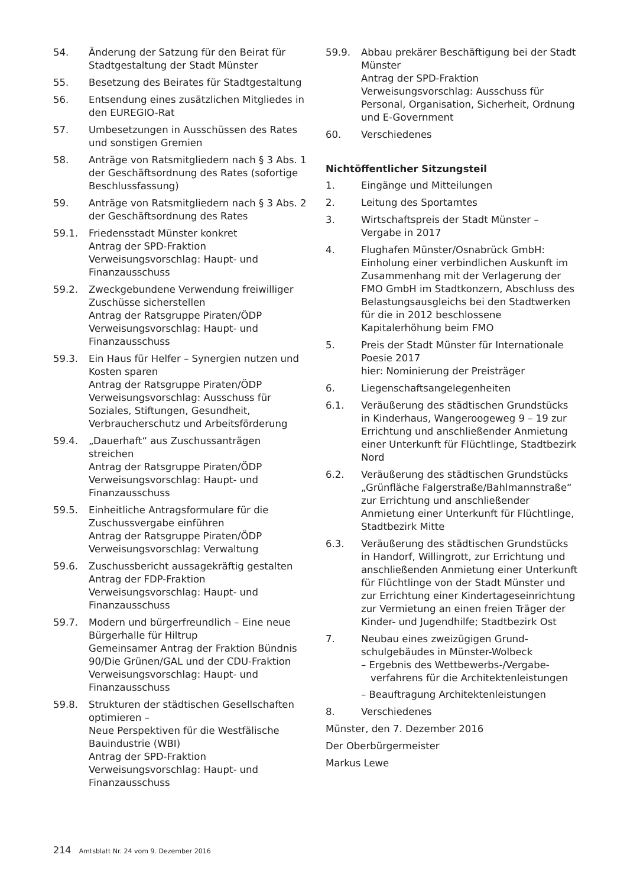54. Änderung der Satzung für den Beirat für Stadtgestaltung der Stadt Münster
55. Besetzung des Beirates für Stadtge­staltung
56. Entsendung eines zusätzlichen Mitgliedes in den EUREGIO-Rat
57. Umbesetzungen in Ausschüssen des Rates und sonstigen Gremien
58. Anträge von Ratsmitgliedern nach § 3 Abs. 1 der Geschäftsordnung des Rates (sofortige Beschlussfassung)
59. Anträge von Ratsmitgliedern nach § 3 Abs. 2 der Geschäftsordnung des Rates
59.1. Friedensstadt Münster konkret
Antrag der SPD-Fraktion
Verweisungsvorschlag: Haupt- und Finanzausschuss
59.2. Zweckgebundene Verwendung freiwilliger Zuschüsse sicherstellen
Antrag der Ratsgruppe Piraten/ÖDP
Verweisungsvorschlag: Haupt- und Finanzausschuss
59.3. Ein Haus für Helfer – Synergien nutzen und Kosten sparen
Antrag der Ratsgruppe Piraten/ÖDP
Verweisungsvorschlag: Ausschuss für Soziales, Stiftungen, Gesundheit, Verbraucherschutz und Arbeitsförderung
59.4. „Dauerhaft“ aus Zuschussanträgen streichen
Antrag der Ratsgruppe Piraten/ÖDP
Verweisungsvorschlag: Haupt- und Finanzausschuss
59.5. Einheitliche Antragsformulare für die Zuschussvergabe einführen
Antrag der Ratsgruppe Piraten/ÖDP
Verweisungsvorschlag: Verwaltung
59.6. Zuschussbericht aussagekräftig gestalten
Antrag der FDP-Fraktion
Verweisungsvorschlag: Haupt- und Finanzausschuss
59.7. Modern und bürgerfreundlich – Eine neue Bürgerhalle für Hiltrup
Gemeinsamer Antrag der Fraktion Bündnis 90/Die Grünen/GAL und der CDU-Fraktion
Verweisungsvorschlag: Haupt- und Finanzausschuss
59.8. Strukturen der städtischen Gesellschaften optimieren –
Neue Perspektiven für die Westfälische Bauindustrie (WBI)
Antrag der SPD-Fraktion
Verweisungsvorschlag: Haupt- und Finanzausschuss
59.9. Abbau prekärer Beschäftigung bei der Stadt Münster
Antrag der SPD-Fraktion
Verweisungsvorschlag: Ausschuss für Personal, Organisation, Sicherheit, Ordnung und E-Government
60. Verschiedenes
Nichtöffentlicher Sitzungsteil
1. Eingänge und Mitteilungen
2. Leitung des Sportamtes
3. Wirtschaftspreis der Stadt Münster – Vergabe in 2017
4. Flughafen Münster/Osnabrück GmbH: Einholung einer verbindlichen Auskunft im Zusammenhang mit der Verlage­rung der FMO GmbH im Stadtkonzern, Abschluss des Belastungsausgleichs bei den Stadtwerken für die in 2012 beschlos­sene Kapitalerhöhung beim FMO
5. Preis der Stadt Münster für Internationale Poesie 2017
hier: Nominierung der Preisträger
6. Liegenschaftsangelegenheiten
6.1. Veräußerung des städtischen Grund­stücks in Kinderhaus, Wangerooge­weg 9 – 19 zur Errichtung und anschlie­ßender Anmietung einer Unterkunft für Flüchtlinge, Stadtbezirk Nord
6.2. Veräußerung des städtischen Grund­stücks „Grünfläche Falgerstraße/Bahl­mannstraße“ zur Errichtung und anschlie­ßender Anmietung einer Unterkunft für Flüchtlinge, Stadtbezirk Mitte
6.3. Veräußerung des städtischen Grund­stücks in Handorf, Willingrott, zur Er­richtung und anschließenden Anmietung einer Unterkunft für Flüchtlinge von der Stadt Münster und zur Errichtung einer Kindertageseinrichtung zur Vermietung an einen freien Träger der Kinder- und Jugendhilfe; Stadtbezirk Ost
7. Neubau eines zweizügigen Grund­schulgebäudes in Münster-Wolbeck
– Ergebnis des Wettbewerbs-/Vergabe­verfahrens für die Architektenleistungen
– Beauftragung Architektenleistungen
8. Verschiedenes
Münster, den 7. Dezember 2016
Der Oberbürgermeister
Markus Lewe
214 Amtsblatt Nr. 24 vom 9. Dezember 2016